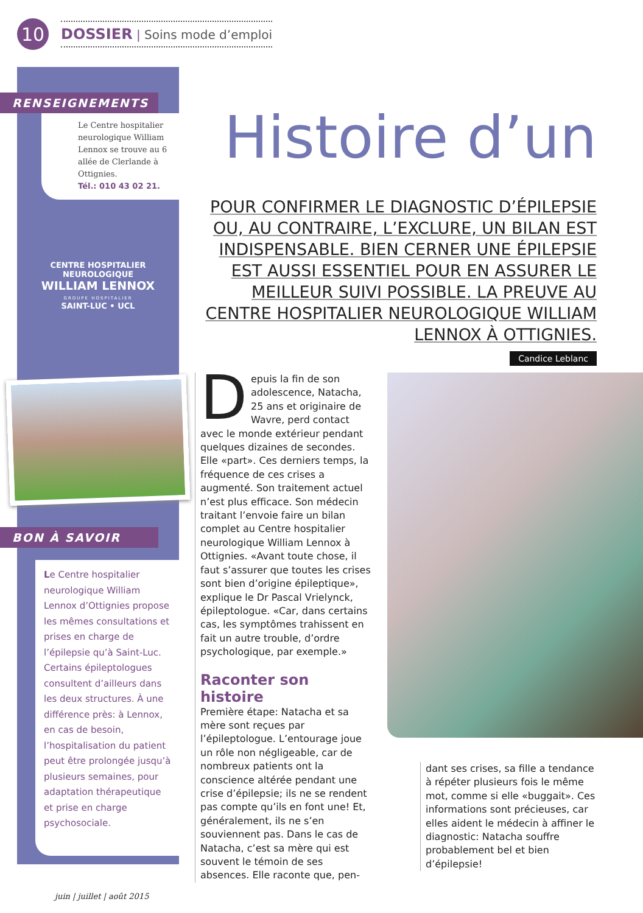10
DOSSIER | Soins mode d’emploi
RENSEIGNEMENTS
Le Centre hospitalier neurologique William Lennox se trouve au 6 allée de Clerlande à Ottignies.
Tél.: 010 43 02 21.
CENTRE HOSPITALIER NEUROLOGIQUE
WILLIAM LENNOX
GROUPE HOSPITALIER
SAINT-LUC • UCL
BON À SAVOIR
Le Centre hospitalier neurologique William Lennox d’Ottignies propose les mêmes consultations et prises en charge de l’épilepsie qu’à Saint-Luc. Certains épileptologues consultent d’ailleurs dans les deux structures. À une différence près: à Lennox, en cas de besoin, l’hospitalisation du patient peut être prolongée jusqu’à plusieurs semaines, pour adaptation thérapeutique et prise en charge psychosociale.
Histoire d’un
POUR CONFIRMER LE DIAGNOSTIC D’ÉPILEPSIE OU, AU CONTRAIRE, L’EXCLURE, UN BILAN EST INDISPENSABLE. BIEN CERNER UNE ÉPILEPSIE EST AUSSI ESSENTIEL POUR EN ASSURER LE MEILLEUR SUIVI POSSIBLE. LA PREUVE AU CENTRE HOSPITALIER NEUROLOGIQUE WILLIAM LENNOX À OTTIGNIES.
Candice Leblanc
Depuis la fin de son adolescence, Natacha, 25 ans et originaire de Wavre, perd contact avec le monde extérieur pendant quelques dizaines de secondes. Elle «part». Ces derniers temps, la fréquence de ces crises a augmenté. Son traitement actuel n’est plus efficace. Son médecin traitant l’envoie faire un bilan complet au Centre hospitalier neurologique William Lennox à Ottignies. «Avant toute chose, il faut s’assurer que toutes les crises sont bien d’origine épileptique», explique le Dr Pascal Vrielynck, épileptologue. «Car, dans certains cas, les symptômes trahissent en fait un autre trouble, d’ordre psychologique, par exemple.»
Raconter son histoire
Première étape: Natacha et sa mère sont reçues par l’épileptologue. L’entourage joue un rôle non négligeable, car de nombreux patients ont la conscience altérée pendant une crise d’épilepsie; ils ne se rendent pas compte qu’ils en font une! Et, généralement, ils ne s’en souviennent pas. Dans le cas de Natacha, c’est sa mère qui est souvent le témoin de ses absences. Elle raconte que, pen-
dant ses crises, sa fille a tendance à répéter plusieurs fois le même mot, comme si elle «buggait». Ces informations sont précieuses, car elles aident le médecin à affiner le diagnostic: Natacha souffre probablement bel et bien d’épilepsie!
juin | juillet | août 2015